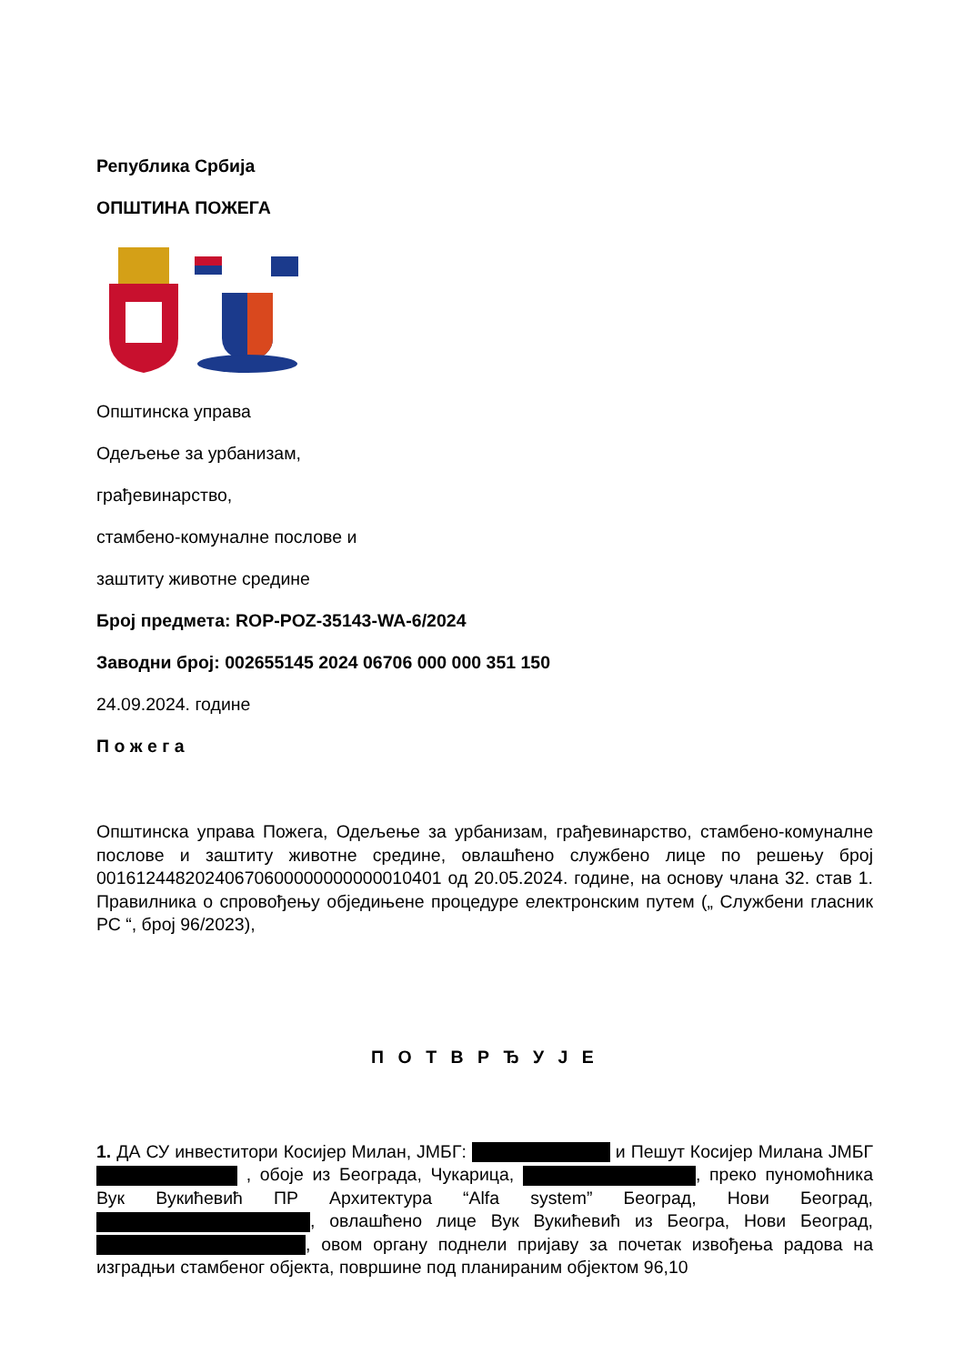Република Србија
ОПШТИНА ПОЖЕГА
Општинска управа
Одељење за урбанизам,
грађевинарство,
стамбено-комуналне послове и
заштиту животне средине
Број предмета: ROP-POZ-35143-WA-6/2024
Заводни број: 002655145 2024 06706 000 000 351 150
24.09.2024. године
П о ж е г а
Општинска управа Пожега, Одељење за урбанизам, грађевинарство, стамбено-комуналне послове и заштиту животне средине, овлашћено службено лице по решењу број 00161244820240670600000000000010401 од 20.05.2024. године, на основу члана 32. став 1. Правилника о спровођењу обједињене процедуре електронским путем („ Службени гласник РС “, број 96/2023),
П О Т В Р Ђ У Ј Е
1. ДА СУ инвеститори Косијер Милан, ЈМБГ: и Пешут Косијер Милана ЈМБГ , обоје из Београда, Чукарица, , преко пуномоћника Вук Вукићевић ПР Архитектура “Alfa system” Београд, Нови Београд, , овлашћено лице Вук Вукићевић из Београ, Нови Београд, , овом органу поднели пријаву за почетак извођења радова на изградњи стамбеног објекта, површине под планираним објектом 96,10